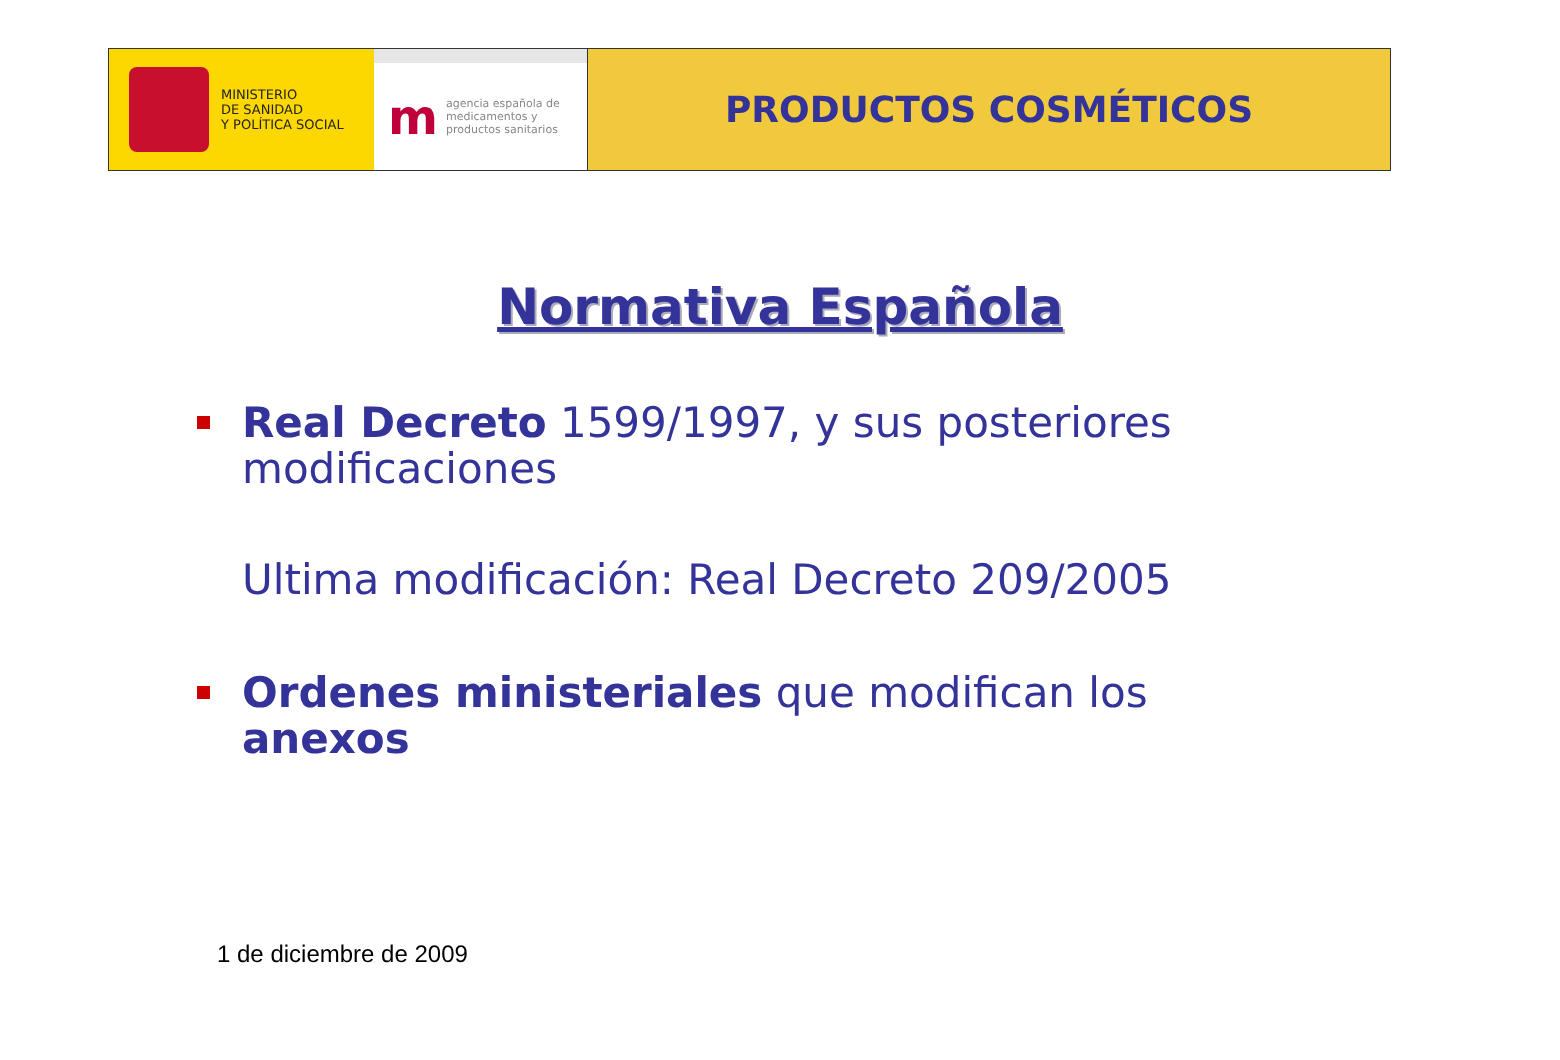MINISTERIO
DE SANIDAD
Y POLÍTICA SOCIAL
m
agencia española de
medicamentos y
productos sanitarios
PRODUCTOS COSMÉTICOS
Normativa Española
Real Decreto 1599/1997, y sus posteriores modificaciones
Ultima modificación: Real Decreto 209/2005
Ordenes ministeriales que modifican los anexos
1 de diciembre de 2009